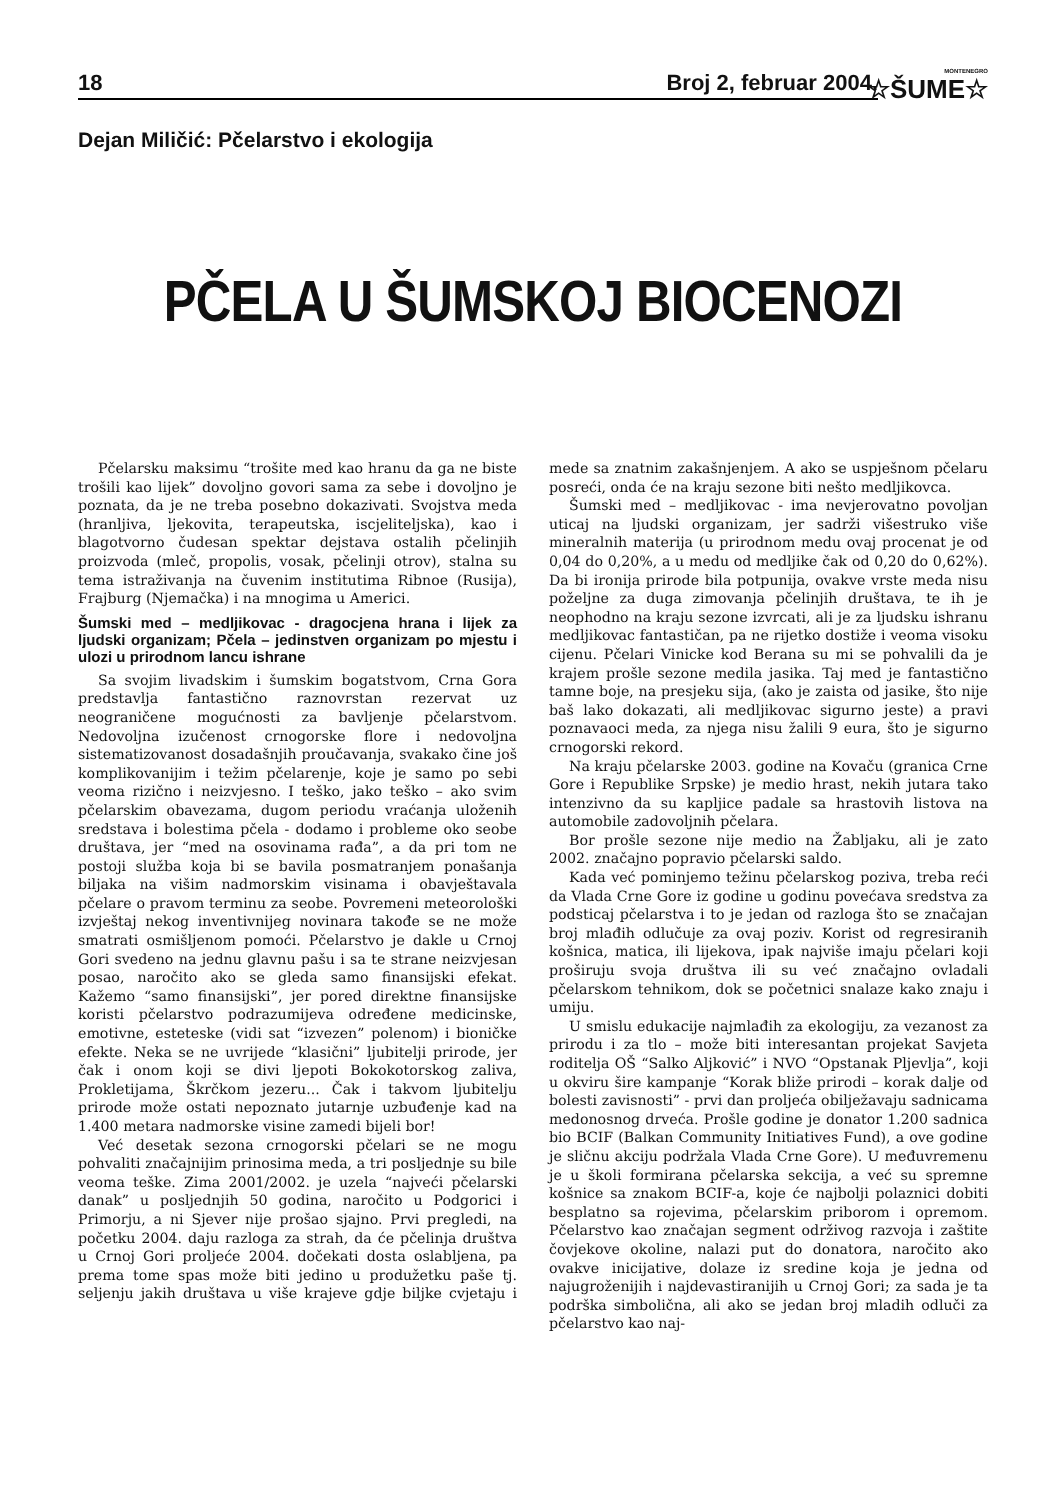18 Broj 2, februar 2004.
MONTENEGRO
☆ŠUME☆
Dejan Miličić: Pčelarstvo i ekologija
PČELA U ŠUMSKOJ BIOCENOZI
Pčelarsku maksimu “trošite med kao hranu da ga ne biste trošili kao lijek” dovoljno govori sama za sebe i dovoljno je poznata, da je ne treba posebno dokazivati. Svojstva meda (hranljiva, ljekovita, terapeutska, iscjeliteljska), kao i blagotvorno čudesan spektar dejstava ostalih pčelinjih proizvoda (mleč, propolis, vosak, pčelinji otrov), stalna su tema istraživanja na čuvenim institutima Ribnoe (Rusija), Frajburg (Njemačka) i na mnogima u Americi.
Šumski med – medljikovac - dragocjena hrana i lijek za ljudski organizam; Pčela – jedinstven organizam po mjestu i ulozi u prirodnom lancu ishrane
Sa svojim livadskim i šumskim bogatstvom, Crna Gora predstavlja fantastično raznovrstan rezervat uz neograničene mogućnosti za bavljenje pčelarstvom. Nedovoljna izučenost crnogorske flore i nedovoljna sistematizovanost dosadašnjih proučavanja, svakako čine još komplikovanijim i težim pčelarenje, koje je samo po sebi veoma rizično i neizvjesno. I teško, jako teško – ako svim pčelarskim obavezama, dugom periodu vraćanja uloženih sredstava i bolestima pčela - dodamo i probleme oko seobe društava, jer “med na osovinama rađa”, a da pri tom ne postoji služba koja bi se bavila posmatranjem ponašanja biljaka na višim nadmorskim visinama i obavještavala pčelare o pravom terminu za seobe. Povremeni meteorološki izvještaj nekog inventivnijeg novinara takođe se ne može smatrati osmišljenom pomoći. Pčelarstvo je dakle u Crnoj Gori svedeno na jednu glavnu pašu i sa te strane neizvjesan posao, naročito ako se gleda samo finansijski efekat. Kažemo “samo finansijski”, jer pored direktne finansijske koristi pčelarstvo podrazumijeva određene medicinske, emotivne, esteteske (vidi sat “izvezen” polenom) i bioničke efekte. Neka se ne uvrijede “klasični” ljubitelji prirode, jer čak i onom koji se divi ljepoti Bokokotorskog zaliva, Prokletijama, Škrčkom jezeru... Čak i takvom ljubitelju prirode može ostati nepoznato jutarnje uzbuđenje kad na 1.400 metara nadmorske visine zamedi bijeli bor!
Već desetak sezona crnogorski pčelari se ne mogu pohvaliti značajnijim prinosima meda, a tri posljednje su bile veoma teške. Zima 2001/2002. je uzela “najveći pčelarski danak” u posljednjih 50 godina, naročito u Podgorici i Primorju, a ni Sjever nije prošao sjajno. Prvi pregledi, na početku 2004. daju razloga za strah, da će pčelinja društva u Crnoj Gori proljeće 2004. dočekati dosta oslabljena, pa prema tome spas može biti jedino u produžetku paše tj. seljenju jakih društava u više krajeve gdje biljke cvjetaju i mede sa znatnim zakašnjenjem. A ako se uspješnom pčelaru posreći, onda će na kraju sezone biti nešto medljikovca.
Šumski med – medljikovac - ima nevjerovatno povoljan uticaj na ljudski organizam, jer sadrži višestruko više mineralnih materija (u prirodnom medu ovaj procenat je od 0,04 do 0,20%, a u medu od medljike čak od 0,20 do 0,62%). Da bi ironija prirode bila potpunija, ovakve vrste meda nisu poželjne za duga zimovanja pčelinjih društava, te ih je neophodno na kraju sezone izvrcati, ali je za ljudsku ishranu medljikovac fantastičan, pa ne rijetko dostiže i veoma visoku cijenu. Pčelari Vinicke kod Berana su mi se pohvalili da je krajem prošle sezone medila jasika. Taj med je fantastično tamne boje, na presjeku sija, (ako je zaista od jasike, što nije baš lako dokazati, ali medljikovac sigurno jeste) a pravi poznavaoci meda, za njega nisu žalili 9 eura, što je sigurno crnogorski rekord.
Na kraju pčelarske 2003. godine na Kovaču (granica Crne Gore i Republike Srpske) je medio hrast, nekih jutara tako intenzivno da su kapljice padale sa hrastovih listova na automobile zadovoljnih pčelara.
Bor prošle sezone nije medio na Žabljaku, ali je zato 2002. značajno popravio pčelarski saldo.
Kada već pominjemo težinu pčelarskog poziva, treba reći da Vlada Crne Gore iz godine u godinu povećava sredstva za podsticaj pčelarstva i to je jedan od razloga što se značajan broj mlađih odlučuje za ovaj poziv. Korist od regresiranih košnica, matica, ili lijekova, ipak najviše imaju pčelari koji proširuju svoja društva ili su već značajno ovladali pčelarskom tehnikom, dok se početnici snalaze kako znaju i umiju.
U smislu edukacije najmlađih za ekologiju, za vezanost za prirodu i za tlo – može biti interesantan projekat Savjeta roditelja OŠ “Salko Aljković” i NVO “Opstanak Pljevlja”, koji u okviru šire kampanje “Korak bliže prirodi – korak dalje od bolesti zavisnosti” - prvi dan proljeća obilježavaju sadnicama medonosnog drveća. Prošle godine je donator 1.200 sadnica bio BCIF (Balkan Community Initiatives Fund), a ove godine je sličnu akciju podržala Vlada Crne Gore). U međuvremenu je u školi formirana pčelarska sekcija, a već su spremne košnice sa znakom BCIF-a, koje će najbolji polaznici dobiti besplatno sa rojevima, pčelarskim priborom i opremom. Pčelarstvo kao značajan segment održivog razvoja i zaštite čovjekove okoline, nalazi put do donatora, naročito ako ovakve inicijative, dolaze iz sredine koja je jedna od najugroženijih i najdevastiranijih u Crnoj Gori; za sada je ta podrška simbolična, ali ako se jedan broj mladih odluči za pčelarstvo kao naj-